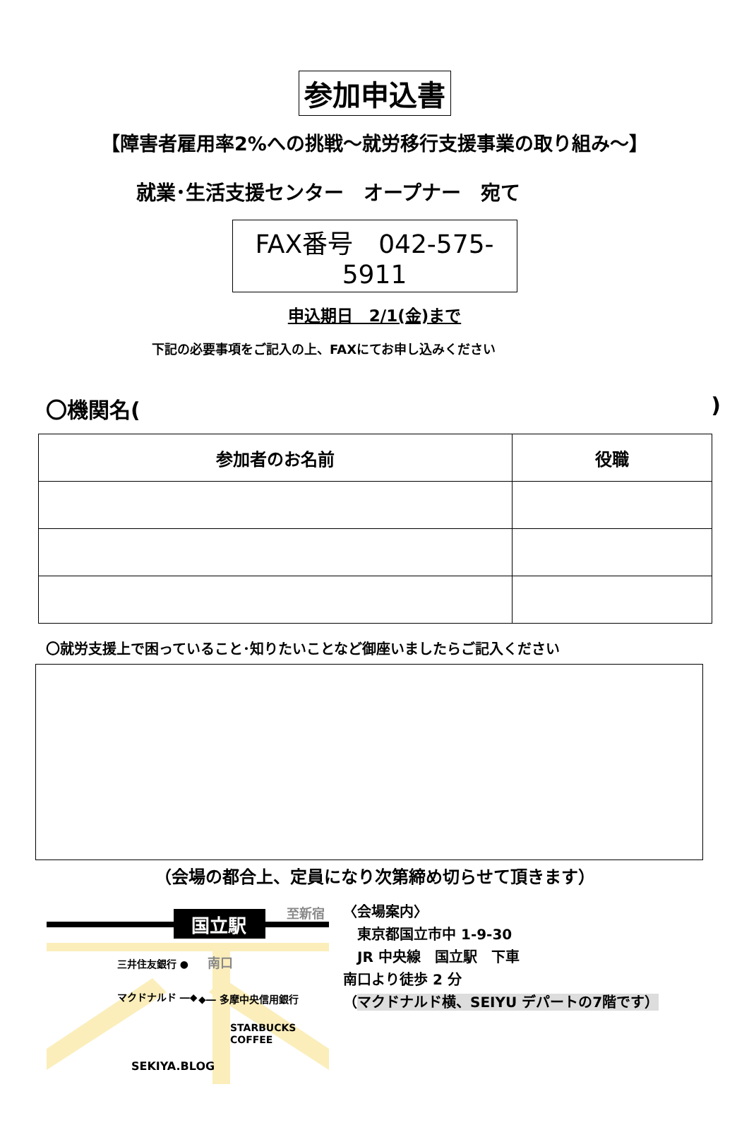参加申込書
【障害者雇用率2%への挑戦～就労移行支援事業の取り組み～】
就業･生活支援センター　オープナー　宛て
FAX番号　042-575-5911
申込期日　2/1(金)まで
下記の必要事項をご記入の上、FAXにてお申し込みください
〇機関名()
| 参加者のお名前 | 役職 |
| --- | --- |
〇就労支援上で困っていること･知りたいことなど御座いましたらご記入ください
（会場の都合上、定員になり次第締め切らせて頂きます）
国立駅
至新宿
三井住友銀行 ●
南口
マクドナルド ―◆
◆― 多摩中央信用銀行
STARBUCKS
COFFEE
SEKIYA.BLOG
〈会場案内〉
　東京都国立市中 1-9-30
　JR 中央線　国立駅　下車
南口より徒歩 2 分
（マクドナルド横、SEIYU デパートの7階です）